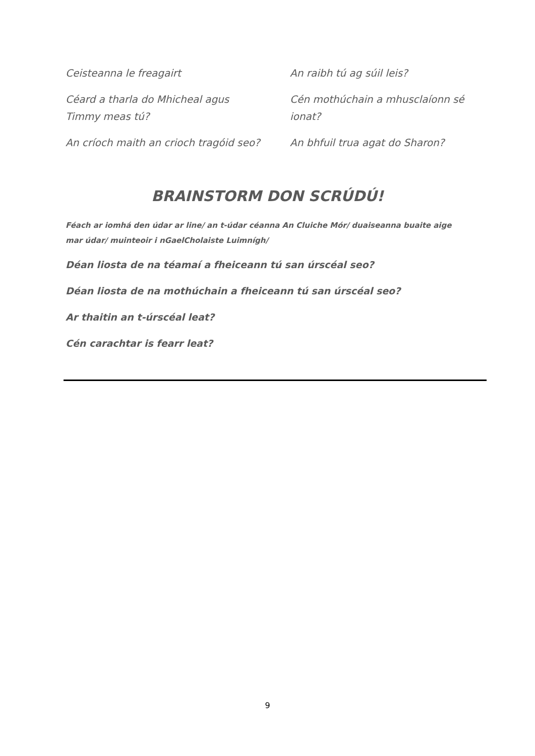Ceisteanna le freagairt
Céard a tharla do Mhicheal agus Timmy meas tú?
An críoch maith an crioch tragóid seo?
An raibh tú ag súil leis?
Cén mothúchain a mhusclaíonn sé ionat?
An bhfuil trua agat do Sharon?
BRAINSTORM DON SCRÚDÚ!
Féach ar iomhá den údar ar line/ an t-údar céanna An Cluiche Mór/ duaiseanna buaite aige mar údar/ muinteoir i nGaelCholaiste Luimnígh/
Déan liosta de na téamaí a fheiceann tú san úrscéal seo?
Déan liosta de na mothúchain a fheiceann tú san úrscéal seo?
Ar thaitin an t-úrscéal leat?
Cén carachtar is fearr leat?
9